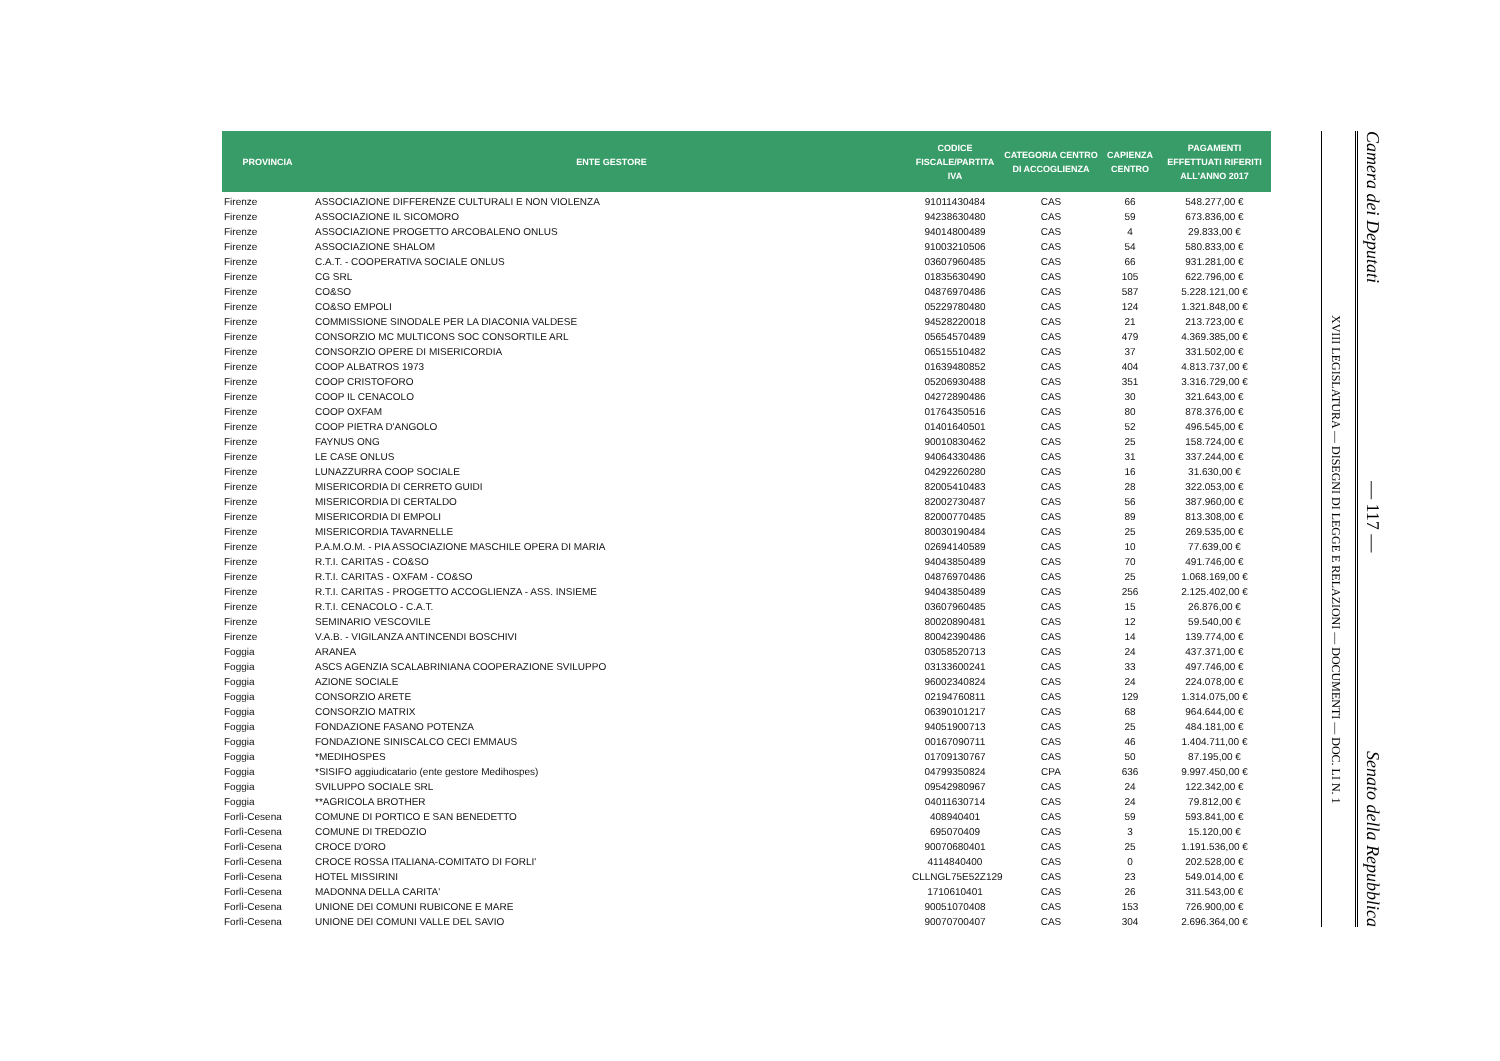| PROVINCIA | ENTE GESTORE | CODICE FISCALE/PARTITA IVA | CATEGORIA CENTRO DI ACCOGLIENZA | CAPIENZA CENTRO | PAGAMENTI EFFETTUATI RIFERITI ALL'ANNO 2017 |
| --- | --- | --- | --- | --- | --- |
| Firenze | ASSOCIAZIONE DIFFERENZE CULTURALI E NON VIOLENZA | 91011430484 | CAS | 66 | 548.277,00 € |
| Firenze | ASSOCIAZIONE IL SICOMORO | 94238630480 | CAS | 59 | 673.836,00 € |
| Firenze | ASSOCIAZIONE PROGETTO ARCOBALENO ONLUS | 94014800489 | CAS | 4 | 29.833,00 € |
| Firenze | ASSOCIAZIONE SHALOM | 91003210506 | CAS | 54 | 580.833,00 € |
| Firenze | C.A.T. - COOPERATIVA SOCIALE ONLUS | 03607960485 | CAS | 66 | 931.281,00 € |
| Firenze | CG SRL | 01835630490 | CAS | 105 | 622.796,00 € |
| Firenze | CO&SO | 04876970486 | CAS | 587 | 5.228.121,00 € |
| Firenze | CO&SO EMPOLI | 05229780480 | CAS | 124 | 1.321.848,00 € |
| Firenze | COMMISSIONE SINODALE PER LA DIACONIA VALDESE | 94528220018 | CAS | 21 | 213.723,00 € |
| Firenze | CONSORZIO MC MULTICONS SOC CONSORTILE ARL | 05654570489 | CAS | 479 | 4.369.385,00 € |
| Firenze | CONSORZIO OPERE DI MISERICORDIA | 06515510482 | CAS | 37 | 331.502,00 € |
| Firenze | COOP ALBATROS 1973 | 01639480852 | CAS | 404 | 4.813.737,00 € |
| Firenze | COOP CRISTOFORO | 05206930488 | CAS | 351 | 3.316.729,00 € |
| Firenze | COOP IL CENACOLO | 04272890486 | CAS | 30 | 321.643,00 € |
| Firenze | COOP OXFAM | 01764350516 | CAS | 80 | 878.376,00 € |
| Firenze | COOP PIETRA D'ANGOLO | 01401640501 | CAS | 52 | 496.545,00 € |
| Firenze | FAYNUS ONG | 90010830462 | CAS | 25 | 158.724,00 € |
| Firenze | LE CASE ONLUS | 94064330486 | CAS | 31 | 337.244,00 € |
| Firenze | LUNAZZURRA COOP SOCIALE | 04292260280 | CAS | 16 | 31.630,00 € |
| Firenze | MISERICORDIA DI CERRETO GUIDI | 82005410483 | CAS | 28 | 322.053,00 € |
| Firenze | MISERICORDIA DI CERTALDO | 82002730487 | CAS | 56 | 387.960,00 € |
| Firenze | MISERICORDIA DI EMPOLI | 82000770485 | CAS | 89 | 813.308,00 € |
| Firenze | MISERICORDIA TAVARNELLE | 80030190484 | CAS | 25 | 269.535,00 € |
| Firenze | P.A.M.O.M. - PIA ASSOCIAZIONE MASCHILE OPERA DI MARIA | 02694140589 | CAS | 10 | 77.639,00 € |
| Firenze | R.T.I. CARITAS - CO&SO | 94043850489 | CAS | 70 | 491.746,00 € |
| Firenze | R.T.I. CARITAS - OXFAM - CO&SO | 04876970486 | CAS | 25 | 1.068.169,00 € |
| Firenze | R.T.I. CARITAS - PROGETTO ACCOGLIENZA - ASS. INSIEME | 94043850489 | CAS | 256 | 2.125.402,00 € |
| Firenze | R.T.I. CENACOLO - C.A.T. | 03607960485 | CAS | 15 | 26.876,00 € |
| Firenze | SEMINARIO VESCOVILE | 80020890481 | CAS | 12 | 59.540,00 € |
| Firenze | V.A.B. - VIGILANZA ANTINCENDI BOSCHIVI | 80042390486 | CAS | 14 | 139.774,00 € |
| Foggia | ARANEA | 03058520713 | CAS | 24 | 437.371,00 € |
| Foggia | ASCS AGENZIA SCALABRINIANA COOPERAZIONE SVILUPPO | 03133600241 | CAS | 33 | 497.746,00 € |
| Foggia | AZIONE SOCIALE | 96002340824 | CAS | 24 | 224.078,00 € |
| Foggia | CONSORZIO ARETE | 02194760811 | CAS | 129 | 1.314.075,00 € |
| Foggia | CONSORZIO MATRIX | 06390101217 | CAS | 68 | 964.644,00 € |
| Foggia | FONDAZIONE FASANO POTENZA | 94051900713 | CAS | 25 | 484.181,00 € |
| Foggia | FONDAZIONE SINISCALCO CECI EMMAUS | 00167090711 | CAS | 46 | 1.404.711,00 € |
| Foggia | *MEDIHOSPES | 01709130767 | CAS | 50 | 87.195,00 € |
| Foggia | *SISIFO aggiudicatario (ente gestore Medihospes) | 04799350824 | CPA | 636 | 9.997.450,00 € |
| Foggia | SVILUPPO SOCIALE SRL | 09542980967 | CAS | 24 | 122.342,00 € |
| Foggia | **AGRICOLA BROTHER | 04011630714 | CAS | 24 | 79.812,00 € |
| Forlì-Cesena | COMUNE DI PORTICO E SAN BENEDETTO | 408940401 | CAS | 59 | 593.841,00 € |
| Forlì-Cesena | COMUNE DI TREDOZIO | 695070409 | CAS | 3 | 15.120,00 € |
| Forlì-Cesena | CROCE D'ORO | 90070680401 | CAS | 25 | 1.191.536,00 € |
| Forlì-Cesena | CROCE ROSSA ITALIANA-COMITATO DI FORLI' | 4114840400 | CAS | 0 | 202.528,00 € |
| Forlì-Cesena | HOTEL MISSIRINI | CLLNGL75E52Z129 | CAS | 23 | 549.014,00 € |
| Forlì-Cesena | MADONNA DELLA CARITA' | 1710610401 | CAS | 26 | 311.543,00 € |
| Forlì-Cesena | UNIONE DEI COMUNI RUBICONE E MARE | 90051070408 | CAS | 153 | 726.900,00 € |
| Forlì-Cesena | UNIONE DEI COMUNI VALLE DEL SAVIO | 90070700407 | CAS | 304 | 2.696.364,00 € |
XVIII LEGISLATURA — DISEGNI DI LEGGE E RELAZIONI — DOCUMENTI — DOC. LI N. 1
Camera dei Deputati — 117 — Senato della Repubblica